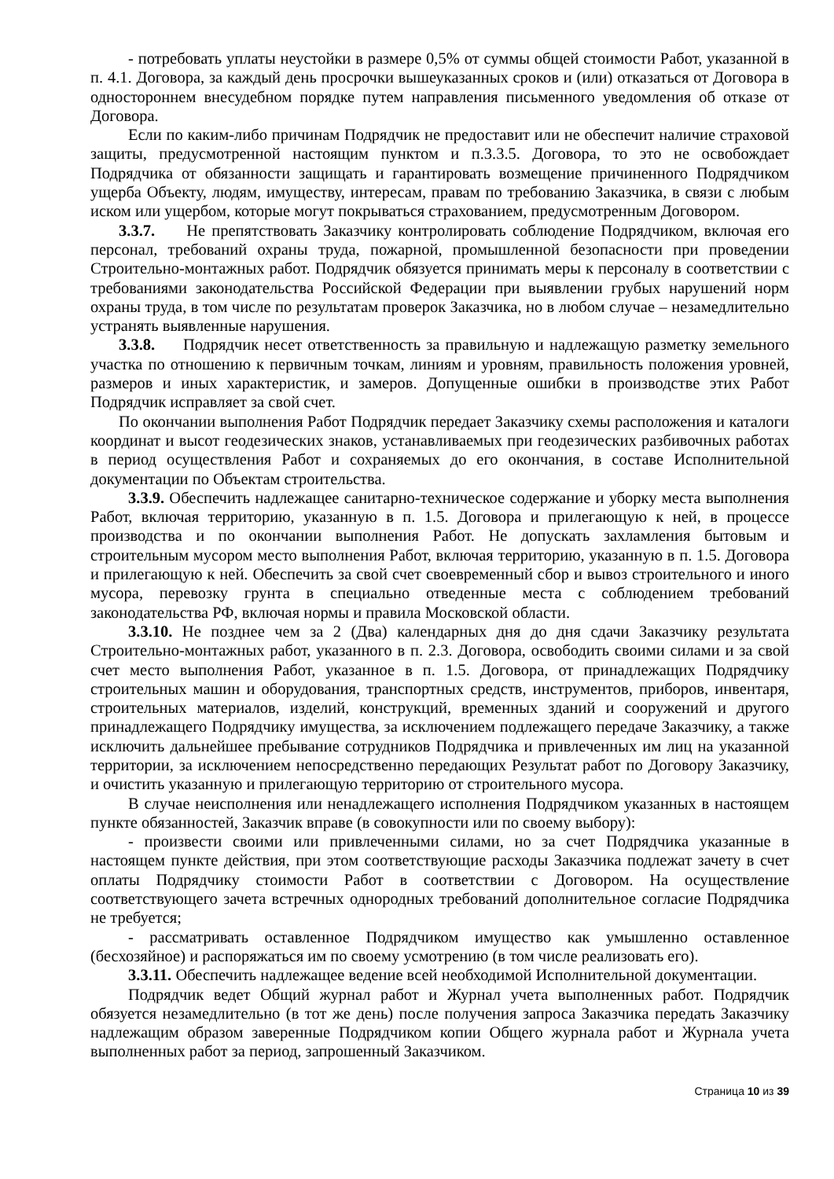- потребовать уплаты неустойки в размере 0,5% от суммы общей стоимости Работ, указанной в п. 4.1. Договора, за каждый день просрочки вышеуказанных сроков и (или) отказаться от Договора в одностороннем внесудебном порядке путем направления письменного уведомления об отказе от Договора.
Если по каким-либо причинам Подрядчик не предоставит или не обеспечит наличие страховой защиты, предусмотренной настоящим пунктом и п.3.3.5. Договора, то это не освобождает Подрядчика от обязанности защищать и гарантировать возмещение причиненного Подрядчиком ущерба Объекту, людям, имуществу, интересам, правам по требованию Заказчика, в связи с любым иском или ущербом, которые могут покрываться страхованием, предусмотренным Договором.
3.3.7. Не препятствовать Заказчику контролировать соблюдение Подрядчиком, включая его персонал, требований охраны труда, пожарной, промышленной безопасности при проведении Строительно-монтажных работ. Подрядчик обязуется принимать меры к персоналу в соответствии с требованиями законодательства Российской Федерации при выявлении грубых нарушений норм охраны труда, в том числе по результатам проверок Заказчика, но в любом случае – незамедлительно устранять выявленные нарушения.
3.3.8. Подрядчик несет ответственность за правильную и надлежащую разметку земельного участка по отношению к первичным точкам, линиям и уровням, правильность положения уровней, размеров и иных характеристик, и замеров. Допущенные ошибки в производстве этих Работ Подрядчик исправляет за свой счет.
По окончании выполнения Работ Подрядчик передает Заказчику схемы расположения и каталоги координат и высот геодезических знаков, устанавливаемых при геодезических разбивочных работах в период осуществления Работ и сохраняемых до его окончания, в составе Исполнительной документации по Объектам строительства.
3.3.9. Обеспечить надлежащее санитарно-техническое содержание и уборку места выполнения Работ, включая территорию, указанную в п. 1.5. Договора и прилегающую к ней, в процессе производства и по окончании выполнения Работ. Не допускать захламления бытовым и строительным мусором место выполнения Работ, включая территорию, указанную в п. 1.5. Договора и прилегающую к ней. Обеспечить за свой счет своевременный сбор и вывоз строительного и иного мусора, перевозку грунта в специально отведенные места с соблюдением требований законодательства РФ, включая нормы и правила Московской области.
3.3.10. Не позднее чем за 2 (Два) календарных дня до дня сдачи Заказчику результата Строительно-монтажных работ, указанного в п. 2.3. Договора, освободить своими силами и за свой счет место выполнения Работ, указанное в п. 1.5. Договора, от принадлежащих Подрядчику строительных машин и оборудования, транспортных средств, инструментов, приборов, инвентаря, строительных материалов, изделий, конструкций, временных зданий и сооружений и другого принадлежащего Подрядчику имущества, за исключением подлежащего передаче Заказчику, а также исключить дальнейшее пребывание сотрудников Подрядчика и привлеченных им лиц на указанной территории, за исключением непосредственно передающих Результат работ по Договору Заказчику, и очистить указанную и прилегающую территорию от строительного мусора.
В случае неисполнения или ненадлежащего исполнения Подрядчиком указанных в настоящем пункте обязанностей, Заказчик вправе (в совокупности или по своему выбору):
- произвести своими или привлеченными силами, но за счет Подрядчика указанные в настоящем пункте действия, при этом соответствующие расходы Заказчика подлежат зачету в счет оплаты Подрядчику стоимости Работ в соответствии с Договором. На осуществление соответствующего зачета встречных однородных требований дополнительное согласие Подрядчика не требуется;
- рассматривать оставленное Подрядчиком имущество как умышленно оставленное (бесхозяйное) и распоряжаться им по своему усмотрению (в том числе реализовать его).
3.3.11. Обеспечить надлежащее ведение всей необходимой Исполнительной документации.
Подрядчик ведет Общий журнал работ и Журнал учета выполненных работ. Подрядчик обязуется незамедлительно (в тот же день) после получения запроса Заказчика передать Заказчику надлежащим образом заверенные Подрядчиком копии Общего журнала работ и Журнала учета выполненных работ за период, запрошенный Заказчиком.
Страница 10 из 39